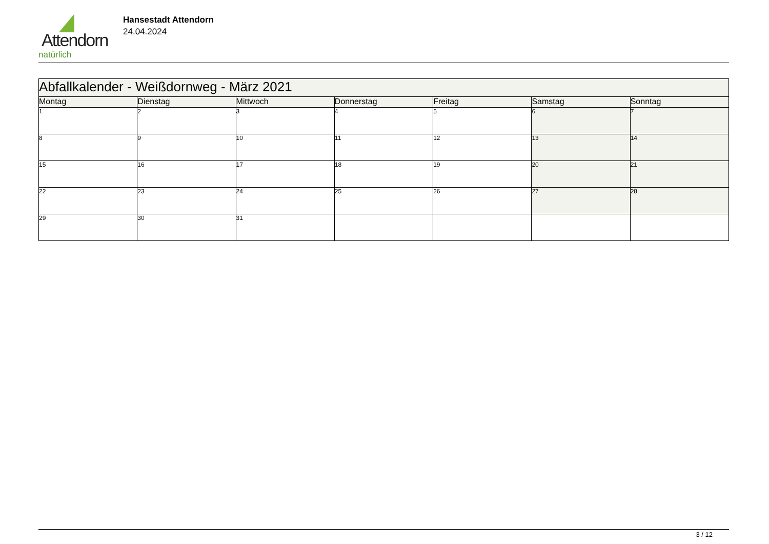Attendorn
natürlich
Hansestadt Attendorn
24.04.2024
| Abfallkalender - Weißdornweg - März 2021 | | | | | | |
| --- | --- | --- | --- | --- | --- | --- |
| Montag | Dienstag | Mittwoch | Donnerstag | Freitag | Samstag | Sonntag |
| 1 | 2 | 3 | 4 | 5 | 6 | 7 |
| 8 | 9 | 10 | 11 | 12 | 13 | 14 |
| 15 | 16 | 17 | 18 | 19 | 20 | 21 |
| 22 | 23 | 24 | 25 | 26 | 27 | 28 |
| 29 | 30 | 31 | | | | |
3 / 12